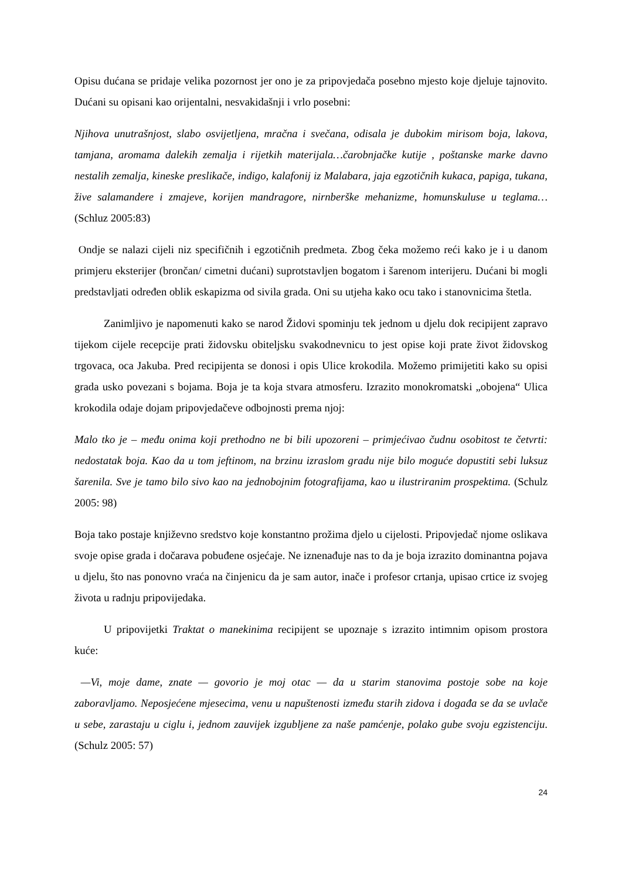Opisu dućana se pridaje velika pozornost jer ono je za pripovjedača posebno mjesto koje djeluje tajnovito. Dućani su opisani kao orijentalni, nesvakidašnji i vrlo posebni:
Njihova unutrašnjost, slabo osvijetljena, mračna i svečana, odisala je dubokim mirisom boja, lakova, tamjana, aromama dalekih zemalja i rijetkih materijala…čarobnjačke kutije , poštanske marke davno nestalih zemalja, kineske preslikače, indigo, kalafonij iz Malabara, jaja egzotičnih kukaca, papiga, tukana, žive salamandere i zmajeve, korijen mandragore, nirnberške mehanizme, homunskuluse u teglama…(Schluz 2005:83)
Ondje se nalazi cijeli niz specifičnih i egzotičnih predmeta. Zbog čeka možemo reći kako je i u danom primjeru eksterijer (brončan/ cimetni dućani) suprotstavljen bogatom i šarenom interijeru. Dućani bi mogli predstavljati određen oblik eskapizma od sivila grada. Oni su utjeha kako ocu tako i stanovnicima štetla.
Zanimljivo je napomenuti kako se narod Židovi spominju tek jednom u djelu dok recipijent zapravo tijekom cijele recepcije prati židovsku obiteljsku svakodnevnicu to jest opise koji prate život židovskog trgovaca, oca Jakuba. Pred recipijenta se donosi i opis Ulice krokodila. Možemo primijetiti kako su opisi grada usko povezani s bojama. Boja je ta koja stvara atmosferu. Izrazito monokromatski „obojena“ Ulica krokodila odaje dojam pripovjedačeve odbojnosti prema njoj:
Malo tko je – među onima koji prethodno ne bi bili upozoreni – primjećivao čudnu osobitost te četvrti: nedostatak boja. Kao da u tom jeftinom, na brzinu izraslom gradu nije bilo moguće dopustiti sebi luksuz šarenila. Sve je tamo bilo sivo kao na jednobojnim fotografijama, kao u ilustriranim prospektima. (Schulz 2005: 98)
Boja tako postaje književno sredstvo koje konstantno prožima djelo u cijelosti. Pripovjedač njome oslikava svoje opise grada i dočarava pobuđene osjećaje. Ne iznenađuje nas to da je boja izrazito dominantna pojava u djelu, što nas ponovno vraća na činjenicu da je sam autor, inače i profesor crtanja, upisao crtice iz svojeg života u radnju pripovijedaka.
U pripovijetki Traktat o manekinima recipijent se upoznaje s izrazito intimnim opisom prostora kuće:
—Vi, moje dame, znate — govorio je moj otac — da u starim stanovima postoje sobe na koje zaboravljamo. Neposjećene mjesecima, venu u napuštenosti između starih zidova i događa se da se uvlače u sebe, zarastaju u ciglu i, jednom zauvijek izgubljene za naše pamćenje, polako gube svoju egzistenciju. (Schulz 2005: 57)
24